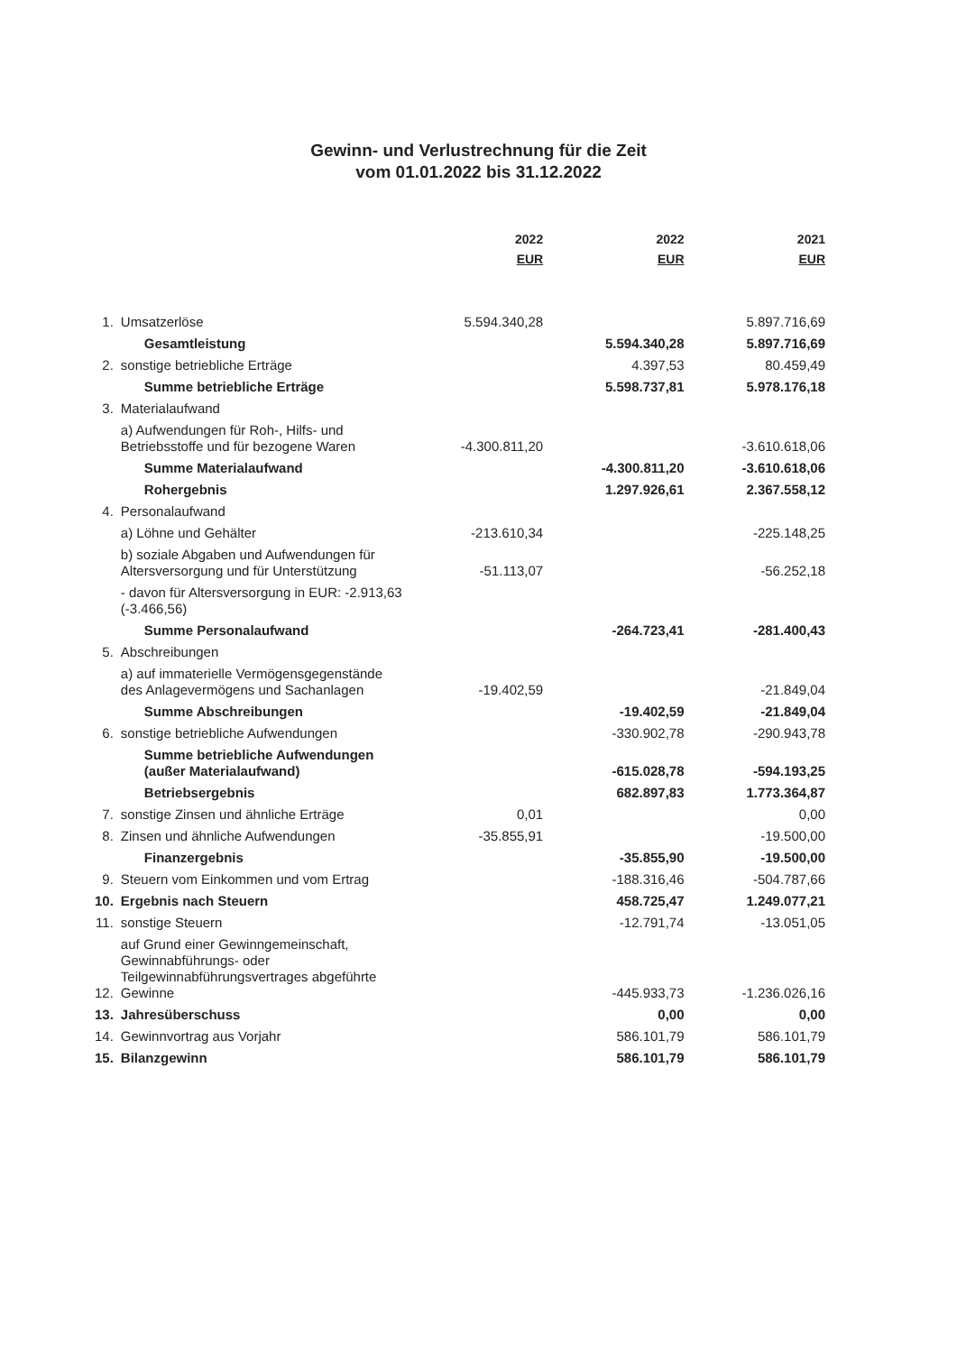Gewinn- und Verlustrechnung für die Zeit
vom 01.01.2022 bis 31.12.2022
| | | 2022 EUR | 2022 EUR | 2021 EUR |
| --- | --- | --- | --- | --- |
| 1. | Umsatzerlöse | 5.594.340,28 | | 5.897.716,69 |
| | Gesamtleistung | | 5.594.340,28 | 5.897.716,69 |
| 2. | sonstige betriebliche Erträge | | 4.397,53 | 80.459,49 |
| | Summe betriebliche Erträge | | 5.598.737,81 | 5.978.176,18 |
| 3. | Materialaufwand | | | |
| | a) Aufwendungen für Roh-, Hilfs- und Betriebsstoffe und für bezogene Waren | -4.300.811,20 | | -3.610.618,06 |
| | Summe Materialaufwand | | -4.300.811,20 | -3.610.618,06 |
| | Rohergebnis | | 1.297.926,61 | 2.367.558,12 |
| 4. | Personalaufwand | | | |
| | a) Löhne und Gehälter | -213.610,34 | | -225.148,25 |
| | b) soziale Abgaben und Aufwendungen für Altersversorgung und für Unterstützung | -51.113,07 | | -56.252,18 |
| | - davon für Altersversorgung in EUR: -2.913,63 (-3.466,56) | | | |
| | Summe Personalaufwand | | -264.723,41 | -281.400,43 |
| 5. | Abschreibungen | | | |
| | a) auf immaterielle Vermögensgegenstände des Anlagevermögens und Sachanlagen | -19.402,59 | | -21.849,04 |
| | Summe Abschreibungen | | -19.402,59 | -21.849,04 |
| 6. | sonstige betriebliche Aufwendungen | | -330.902,78 | -290.943,78 |
| | Summe betriebliche Aufwendungen (außer Materialaufwand) | | -615.028,78 | -594.193,25 |
| | Betriebsergebnis | | 682.897,83 | 1.773.364,87 |
| 7. | sonstige Zinsen und ähnliche Erträge | 0,01 | | 0,00 |
| 8. | Zinsen und ähnliche Aufwendungen | -35.855,91 | | -19.500,00 |
| | Finanzergebnis | | -35.855,90 | -19.500,00 |
| 9. | Steuern vom Einkommen und vom Ertrag | | -188.316,46 | -504.787,66 |
| 10. | Ergebnis nach Steuern | | 458.725,47 | 1.249.077,21 |
| 11. | sonstige Steuern | | -12.791,74 | -13.051,05 |
| 12. | auf Grund einer Gewinngemeinschaft, Gewinnabführungs- oder Teilgewinnabführungsvertrages abgeführte Gewinne | | -445.933,73 | -1.236.026,16 |
| 13. | Jahresüberschuss | | 0,00 | 0,00 |
| 14. | Gewinnvortrag aus Vorjahr | | 586.101,79 | 586.101,79 |
| 15. | Bilanzgewinn | | 586.101,79 | 586.101,79 |